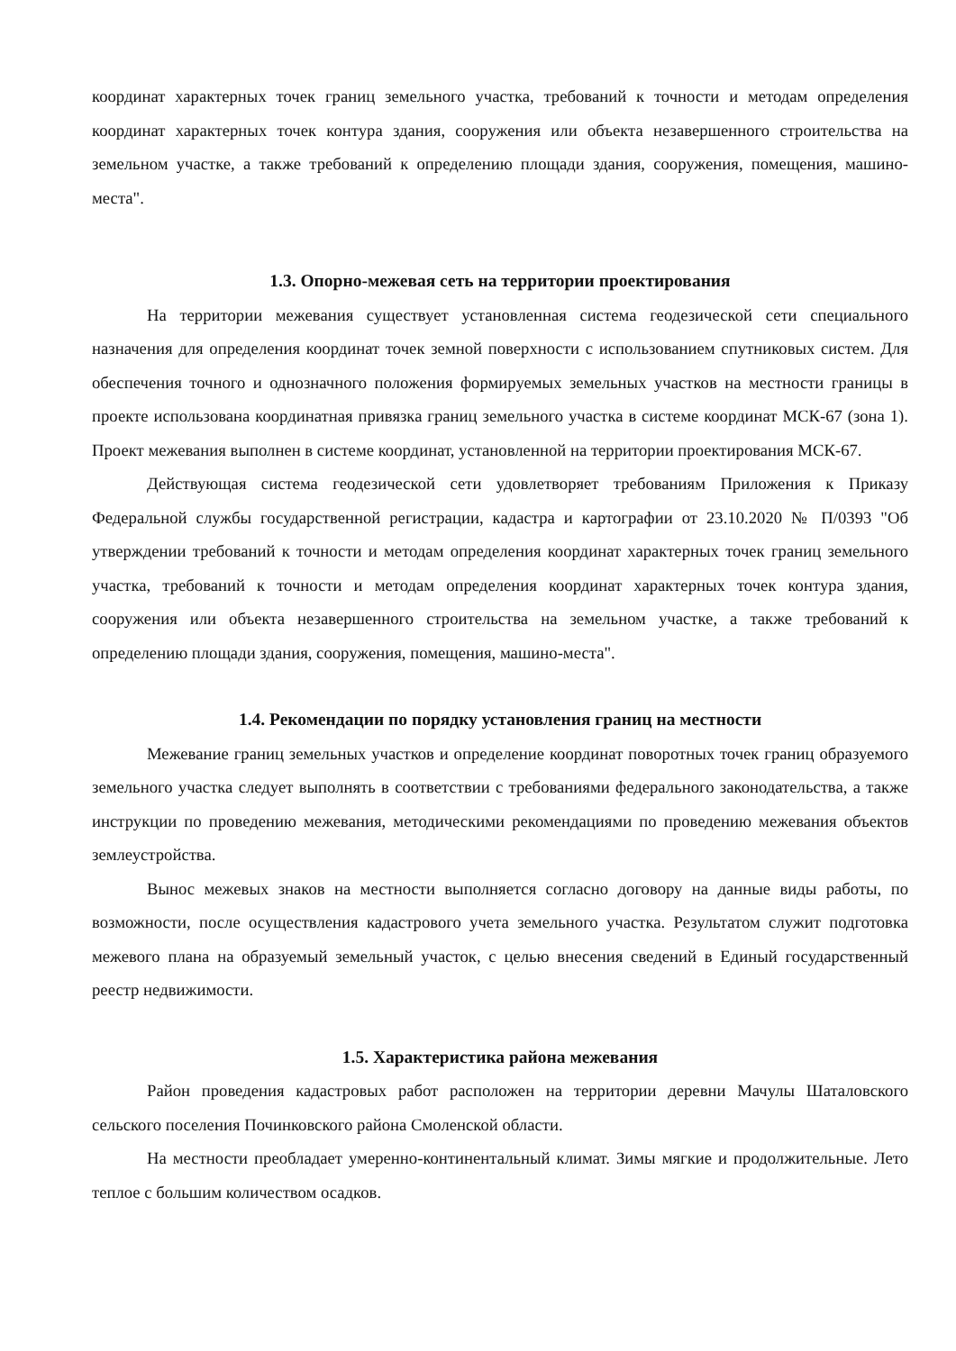координат характерных точек границ земельного участка, требований к точности и методам определения координат характерных точек контура здания, сооружения или объекта незавершенного строительства на земельном участке, а также требований к определению площади здания, сооружения, помещения, машино-места".
1.3. Опорно-межевая сеть на территории проектирования
На территории межевания существует установленная система геодезической сети специального назначения для определения координат точек земной поверхности с использованием спутниковых систем. Для обеспечения точного и однозначного положения формируемых земельных участков на местности границы в проекте использована координатная привязка границ земельного участка в системе координат МСК-67 (зона 1). Проект межевания выполнен в системе координат, установленной на территории проектирования МСК-67.
Действующая система геодезической сети удовлетворяет требованиям Приложения к Приказу Федеральной службы государственной регистрации, кадастра и картографии от 23.10.2020 № П/0393 "Об утверждении требований к точности и методам определения координат характерных точек границ земельного участка, требований к точности и методам определения координат характерных точек контура здания, сооружения или объекта незавершенного строительства на земельном участке, а также требований к определению площади здания, сооружения, помещения, машино-места".
1.4. Рекомендации по порядку установления границ на местности
Межевание границ земельных участков и определение координат поворотных точек границ образуемого земельного участка следует выполнять в соответствии с требованиями федерального законодательства, а также инструкции по проведению межевания, методическими рекомендациями по проведению межевания объектов землеустройства.
Вынос межевых знаков на местности выполняется согласно договору на данные виды работы, по возможности, после осуществления кадастрового учета земельного участка. Результатом служит подготовка межевого плана на образуемый земельный участок, с целью внесения сведений в Единый государственный реестр недвижимости.
1.5. Характеристика района межевания
Район проведения кадастровых работ расположен на территории деревни Мачулы Шаталовского сельского поселения Починковского района Смоленской области.
На местности преобладает умеренно-континентальный климат. Зимы мягкие и продолжительные. Лето теплое с большим количеством осадков.